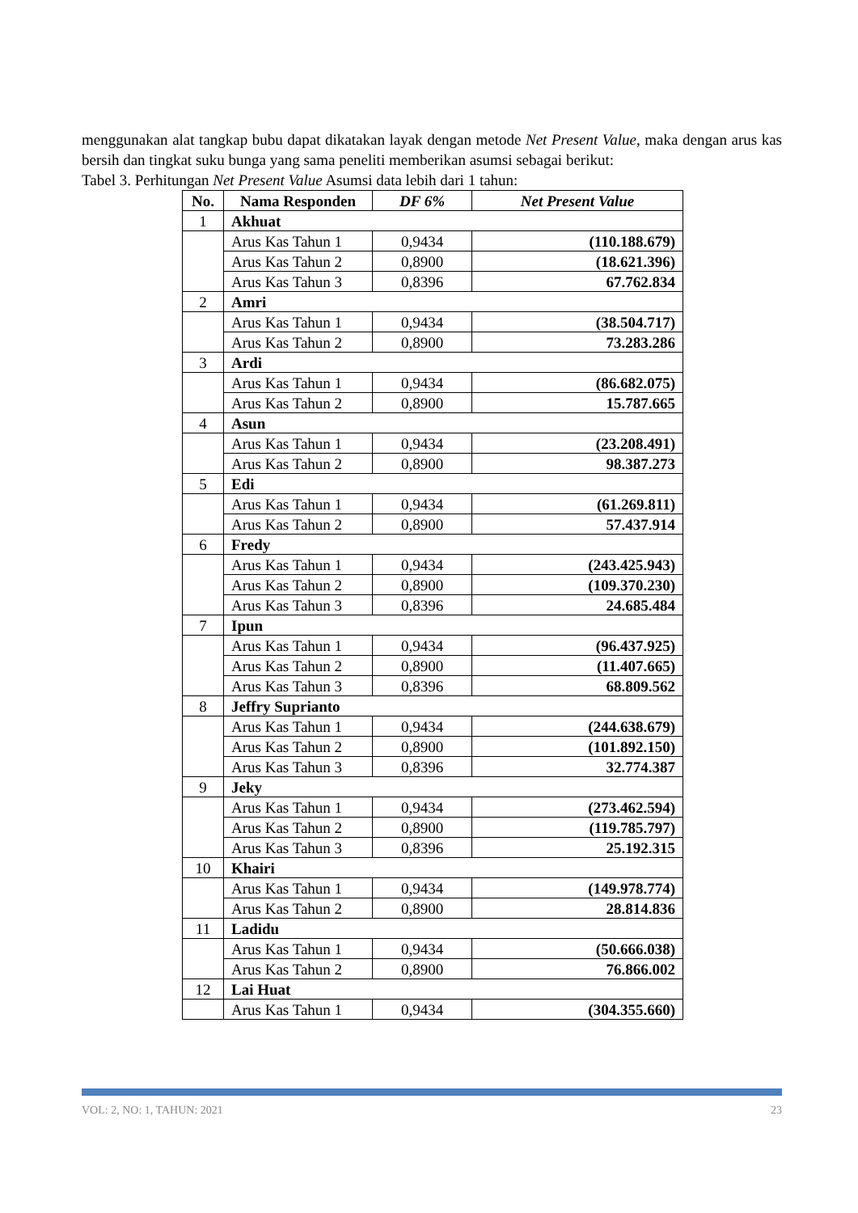menggunakan alat tangkap bubu dapat dikatakan layak dengan metode Net Present Value, maka dengan arus kas bersih dan tingkat suku bunga yang sama peneliti memberikan asumsi sebagai berikut:
Tabel 3. Perhitungan Net Present Value Asumsi data lebih dari 1 tahun:
| No. | Nama Responden | DF 6% | Net Present Value |
| --- | --- | --- | --- |
| 1 | Akhuat | | |
| | Arus Kas Tahun 1 | 0,9434 | (110.188.679) |
| | Arus Kas Tahun 2 | 0,8900 | (18.621.396) |
| | Arus Kas Tahun 3 | 0,8396 | 67.762.834 |
| 2 | Amri | | |
| | Arus Kas Tahun 1 | 0,9434 | (38.504.717) |
| | Arus Kas Tahun 2 | 0,8900 | 73.283.286 |
| 3 | Ardi | | |
| | Arus Kas Tahun 1 | 0,9434 | (86.682.075) |
| | Arus Kas Tahun 2 | 0,8900 | 15.787.665 |
| 4 | Asun | | |
| | Arus Kas Tahun 1 | 0,9434 | (23.208.491) |
| | Arus Kas Tahun 2 | 0,8900 | 98.387.273 |
| 5 | Edi | | |
| | Arus Kas Tahun 1 | 0,9434 | (61.269.811) |
| | Arus Kas Tahun 2 | 0,8900 | 57.437.914 |
| 6 | Fredy | | |
| | Arus Kas Tahun 1 | 0,9434 | (243.425.943) |
| | Arus Kas Tahun 2 | 0,8900 | (109.370.230) |
| | Arus Kas Tahun 3 | 0,8396 | 24.685.484 |
| 7 | Ipun | | |
| | Arus Kas Tahun 1 | 0,9434 | (96.437.925) |
| | Arus Kas Tahun 2 | 0,8900 | (11.407.665) |
| | Arus Kas Tahun 3 | 0,8396 | 68.809.562 |
| 8 | Jeffry Suprianto | | |
| | Arus Kas Tahun 1 | 0,9434 | (244.638.679) |
| | Arus Kas Tahun 2 | 0,8900 | (101.892.150) |
| | Arus Kas Tahun 3 | 0,8396 | 32.774.387 |
| 9 | Jeky | | |
| | Arus Kas Tahun 1 | 0,9434 | (273.462.594) |
| | Arus Kas Tahun 2 | 0,8900 | (119.785.797) |
| | Arus Kas Tahun 3 | 0,8396 | 25.192.315 |
| 10 | Khairi | | |
| | Arus Kas Tahun 1 | 0,9434 | (149.978.774) |
| | Arus Kas Tahun 2 | 0,8900 | 28.814.836 |
| 11 | Ladidu | | |
| | Arus Kas Tahun 1 | 0,9434 | (50.666.038) |
| | Arus Kas Tahun 2 | 0,8900 | 76.866.002 |
| 12 | Lai Huat | | |
| | Arus Kas Tahun 1 | 0,9434 | (304.355.660) |
VOL: 2, NO: 1, TAHUN: 2021 23